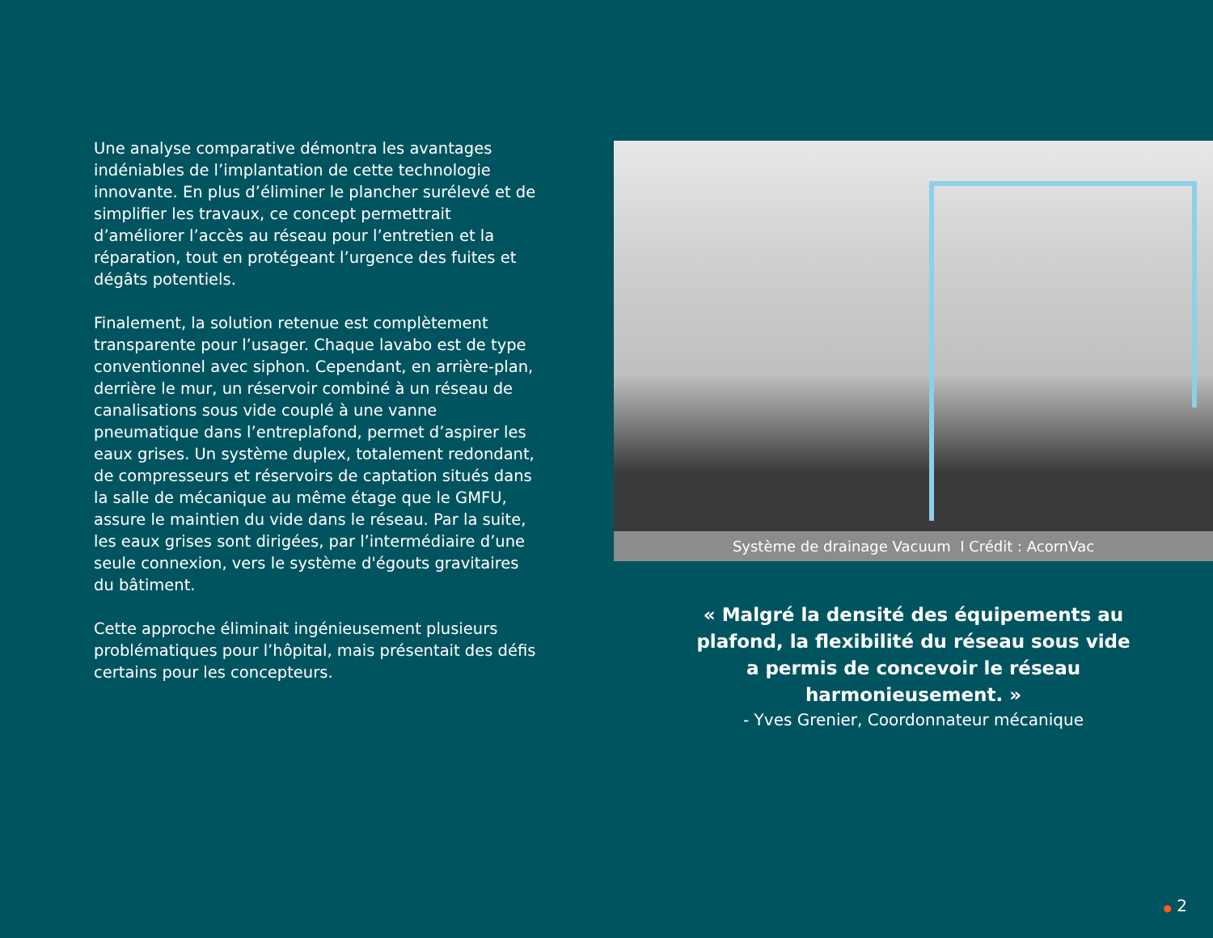Une analyse comparative démontra les avantages indéniables de l’implantation de cette technologie innovante. En plus d’éliminer le plancher surélevé et de simplifier les travaux, ce concept permettrait d’améliorer l’accès au réseau pour l’entretien et la réparation, tout en protégeant l’urgence des fuites et dégâts potentiels.
Finalement, la solution retenue est complètement transparente pour l’usager. Chaque lavabo est de type conventionnel avec siphon. Cependant, en arrière-plan, derrière le mur, un réservoir combiné à un réseau de canalisations sous vide couplé à une vanne pneumatique dans l’entreplafond, permet d’aspirer les eaux grises. Un système duplex, totalement redondant, de compresseurs et réservoirs de captation situés dans la salle de mécanique au même étage que le GMFU, assure le maintien du vide dans le réseau. Par la suite, les eaux grises sont dirigées, par l’intermédiaire d’une seule connexion, vers le système d'égouts gravitaires du bâtiment.
Cette approche éliminait ingénieusement plusieurs problématiques pour l’hôpital, mais présentait des défis certains pour les concepteurs.
Système de drainage Vacuum I Crédit : AcornVac
« Malgré la densité des équipements au plafond, la flexibilité du réseau sous vide a permis de concevoir le réseau harmonieusement. »
- Yves Grenier, Coordonnateur mécanique
● 2